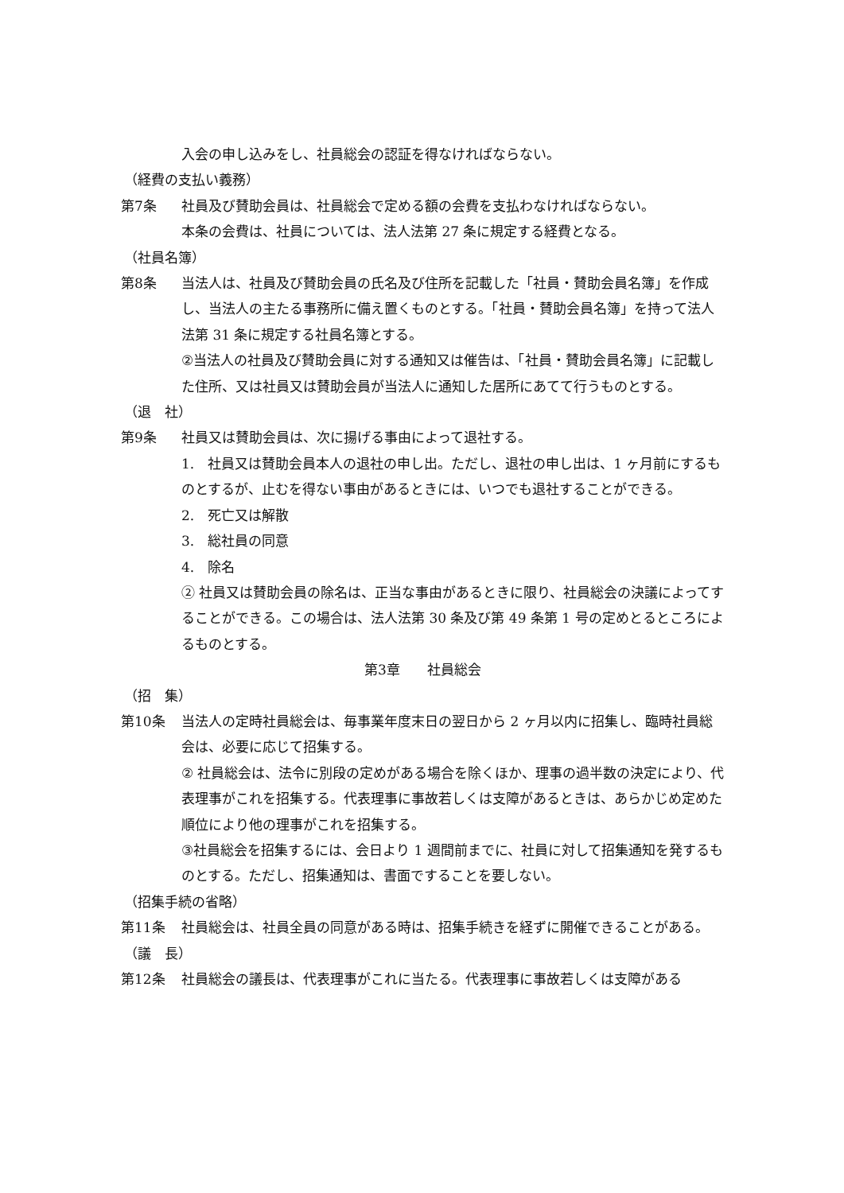入会の申し込みをし、社員総会の認証を得なければならない。
（経費の支払い義務）
第7条 社員及び賛助会員は、社員総会で定める額の会費を支払わなければならない。
本条の会費は、社員については、法人法第 27 条に規定する経費となる。
（社員名簿）
第8条 当法人は、社員及び賛助会員の氏名及び住所を記載した「社員・賛助会員名簿」を作成し、当法人の主たる事務所に備え置くものとする。「社員・賛助会員名簿」を持って法人法第 31 条に規定する社員名簿とする。
②当法人の社員及び賛助会員に対する通知又は催告は、「社員・賛助会員名簿」に記載した住所、又は社員又は賛助会員が当法人に通知した居所にあてて行うものとする。
（退　社）
第9条 社員又は賛助会員は、次に揚げる事由によって退社する。
1.　社員又は賛助会員本人の退社の申し出。ただし、退社の申し出は、1 ヶ月前にするものとするが、止むを得ない事由があるときには、いつでも退社することができる。
2.　死亡又は解散
3.　総社員の同意
4.　除名
② 社員又は賛助会員の除名は、正当な事由があるときに限り、社員総会の決議によってすることができる。この場合は、法人法第 30 条及び第 49 条第 1 号の定めとるところによるものとする。
第3章　　社員総会
（招　集）
第10条 当法人の定時社員総会は、毎事業年度末日の翌日から 2 ヶ月以内に招集し、臨時社員総会は、必要に応じて招集する。
② 社員総会は、法令に別段の定めがある場合を除くほか、理事の過半数の決定により、代表理事がこれを招集する。代表理事に事故若しくは支障があるときは、あらかじめ定めた順位により他の理事がこれを招集する。
③社員総会を招集するには、会日より 1 週間前までに、社員に対して招集通知を発するものとする。ただし、招集通知は、書面ですることを要しない。
（招集手続の省略）
第11条 社員総会は、社員全員の同意がある時は、招集手続きを経ずに開催できることがある。
（議　長）
第12条 社員総会の議長は、代表理事がこれに当たる。代表理事に事故若しくは支障がある